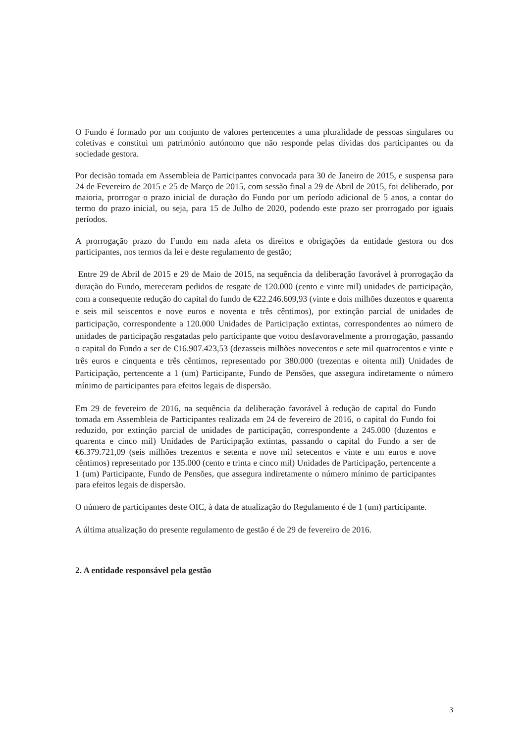O Fundo é formado por um conjunto de valores pertencentes a uma pluralidade de pessoas singulares ou coletivas e constitui um património autónomo que não responde pelas dívidas dos participantes ou da sociedade gestora.
Por decisão tomada em Assembleia de Participantes convocada para 30 de Janeiro de 2015, e suspensa para 24 de Fevereiro de 2015 e 25 de Março de 2015, com sessão final a 29 de Abril de 2015, foi deliberado, por maioria, prorrogar o prazo inicial de duração do Fundo por um período adicional de 5 anos, a contar do termo do prazo inicial, ou seja, para 15 de Julho de 2020, podendo este prazo ser prorrogado por iguais períodos.
A prorrogação prazo do Fundo em nada afeta os direitos e obrigações da entidade gestora ou dos participantes, nos termos da lei e deste regulamento de gestão;
Entre 29 de Abril de 2015 e 29 de Maio de 2015, na sequência da deliberação favorável à prorrogação da duração do Fundo, mereceram pedidos de resgate de 120.000 (cento e vinte mil) unidades de participação, com a consequente redução do capital do fundo de €22.246.609,93 (vinte e dois milhões duzentos e quarenta e seis mil seiscentos e nove euros e noventa e três cêntimos), por extinção parcial de unidades de participação, correspondente a 120.000 Unidades de Participação extintas, correspondentes ao número de unidades de participação resgatadas pelo participante que votou desfavoravelmente a prorrogação, passando o capital do Fundo a ser de €16.907.423,53 (dezasseis milhões novecentos e sete mil quatrocentos e vinte e três euros e cinquenta e três cêntimos, representado por 380.000 (trezentas e oitenta mil) Unidades de Participação, pertencente a 1 (um) Participante, Fundo de Pensões, que assegura indiretamente o número mínimo de participantes para efeitos legais de dispersão.
Em 29 de fevereiro de 2016, na sequência da deliberação favorável à redução de capital do Fundo tomada em Assembleia de Participantes realizada em 24 de fevereiro de 2016, o capital do Fundo foi reduzido, por extinção parcial de unidades de participação, correspondente a 245.000 (duzentos e quarenta e cinco mil) Unidades de Participação extintas, passando o capital do Fundo a ser de €6.379.721,09 (seis milhões trezentos e setenta e nove mil setecentos e vinte e um euros e nove cêntimos) representado por 135.000 (cento e trinta e cinco mil) Unidades de Participação, pertencente a 1 (um) Participante, Fundo de Pensões, que assegura indiretamente o número mínimo de participantes para efeitos legais de dispersão.
O número de participantes deste OIC, à data de atualização do Regulamento é de 1 (um) participante.
A última atualização do presente regulamento de gestão é de 29 de fevereiro de 2016.
2. A entidade responsável pela gestão
3